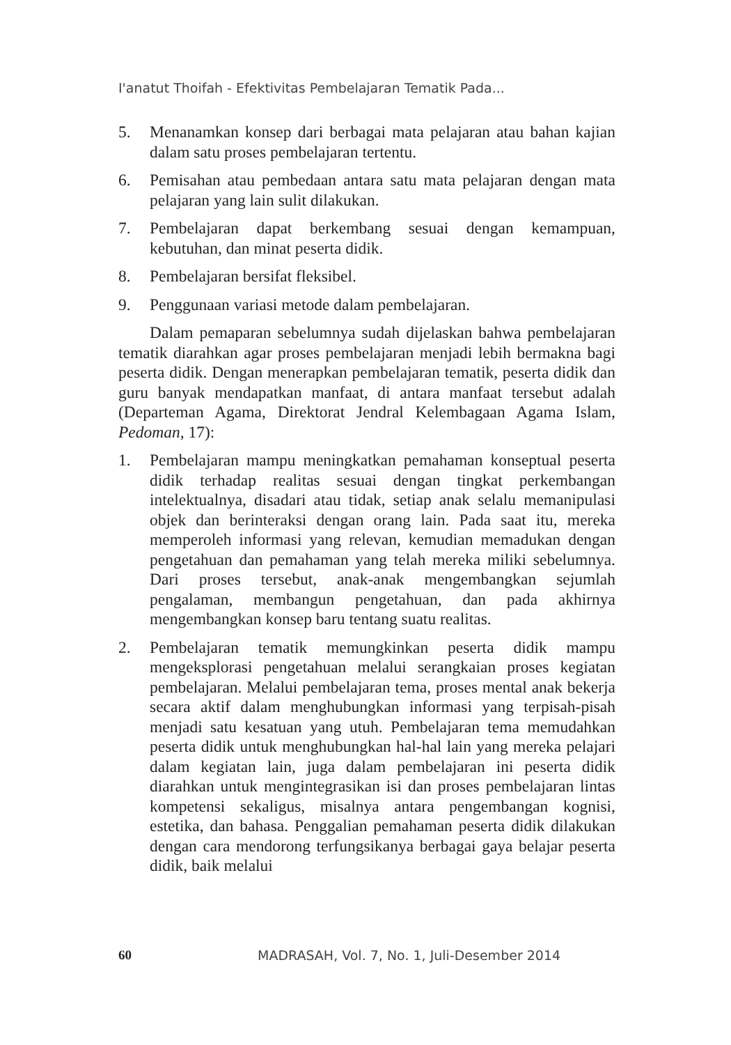I'anatut Thoifah - Efektivitas Pembelajaran Tematik Pada...
5. Menanamkan konsep dari berbagai mata pelajaran atau bahan kajian dalam satu proses pembelajaran tertentu.
6. Pemisahan atau pembedaan antara satu mata pelajaran dengan mata pelajaran yang lain sulit dilakukan.
7. Pembelajaran dapat berkembang sesuai dengan kemampuan, kebutuhan, dan minat peserta didik.
8. Pembelajaran bersifat fleksibel.
9. Penggunaan variasi metode dalam pembelajaran.
Dalam pemaparan sebelumnya sudah dijelaskan bahwa pembelajaran tematik diarahkan agar proses pembelajaran menjadi lebih bermakna bagi peserta didik. Dengan menerapkan pembelajaran tematik, peserta didik dan guru banyak mendapatkan manfaat, di antara manfaat tersebut adalah (Departeman Agama, Direktorat Jendral Kelembagaan Agama Islam, Pedoman, 17):
1. Pembelajaran mampu meningkatkan pemahaman konseptual peserta didik terhadap realitas sesuai dengan tingkat perkembangan intelektualnya, disadari atau tidak, setiap anak selalu memanipulasi objek dan berinteraksi dengan orang lain. Pada saat itu, mereka memperoleh informasi yang relevan, kemudian memadukan dengan pengetahuan dan pemahaman yang telah mereka miliki sebelumnya. Dari proses tersebut, anak-anak mengembangkan sejumlah pengalaman, membangun pengetahuan, dan pada akhirnya mengembangkan konsep baru tentang suatu realitas.
2. Pembelajaran tematik memungkinkan peserta didik mampu mengeksplorasi pengetahuan melalui serangkaian proses kegiatan pembelajaran. Melalui pembelajaran tema, proses mental anak bekerja secara aktif dalam menghubungkan informasi yang terpisah-pisah menjadi satu kesatuan yang utuh. Pembelajaran tema memudahkan peserta didik untuk menghubungkan hal-hal lain yang mereka pelajari dalam kegiatan lain, juga dalam pembelajaran ini peserta didik diarahkan untuk mengintegrasikan isi dan proses pembelajaran lintas kompetensi sekaligus, misalnya antara pengembangan kognisi, estetika, dan bahasa. Penggalian pemahaman peserta didik dilakukan dengan cara mendorong terfungsikanya berbagai gaya belajar peserta didik, baik melalui
60 MADRASAH, Vol. 7, No. 1, Juli-Desember 2014